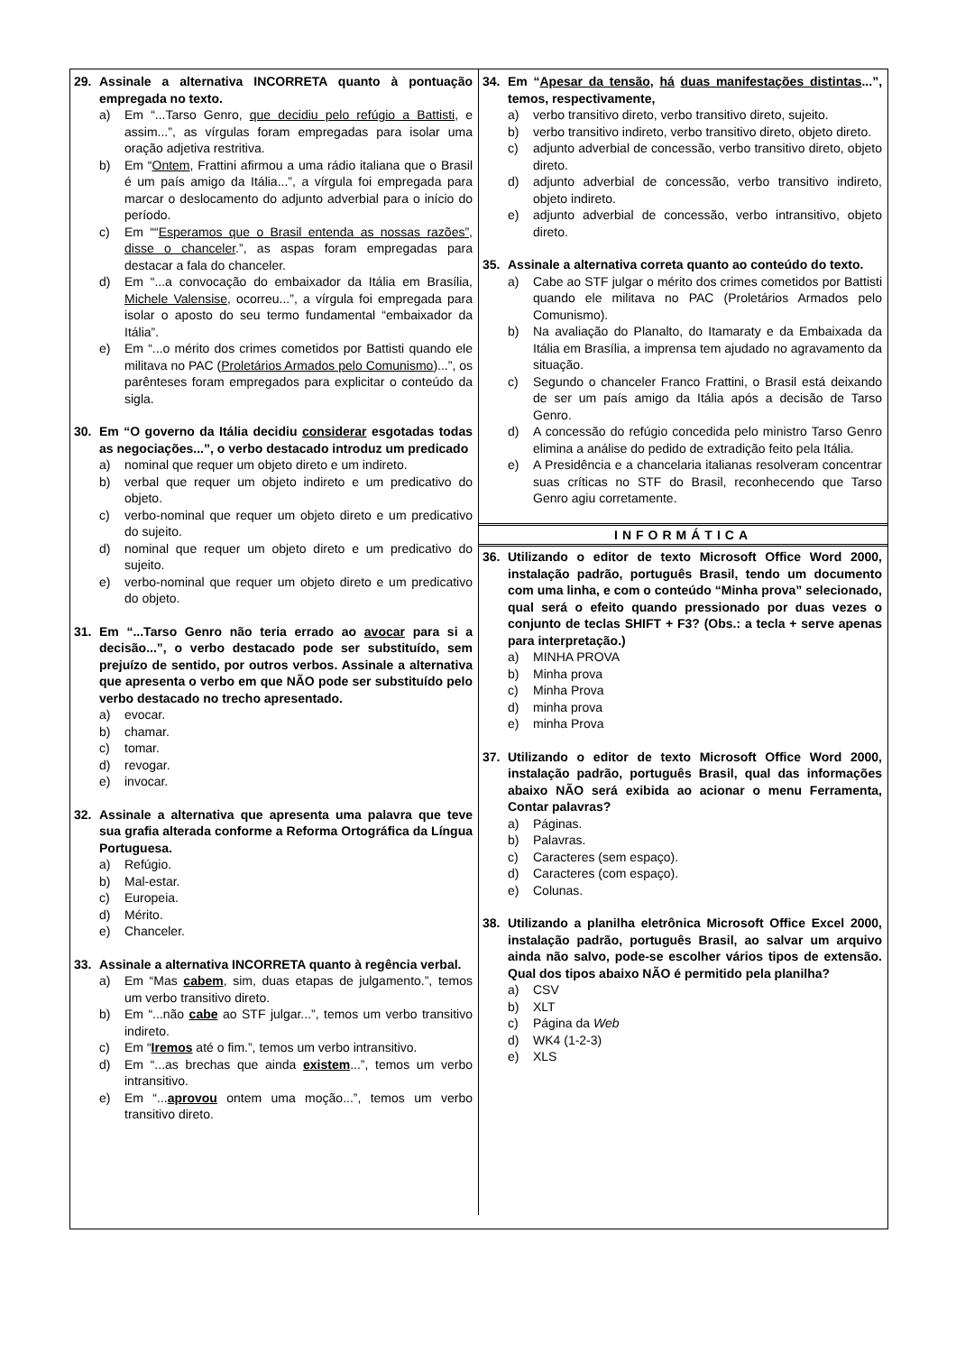29. Assinale a alternativa INCORRETA quanto à pontuação empregada no texto.
a) Em “...Tarso Genro, que decidiu pelo refúgio a Battisti, e assim...”, as vírgulas foram empregadas para isolar uma oração adjetiva restritiva.
b) Em “Ontem, Frattini afirmou a uma rádio italiana que o Brasil é um país amigo da Itália...”, a vírgula foi empregada para marcar o deslocamento do adjunto adverbial para o início do período.
c) Em ““Esperamos que o Brasil entenda as nossas razões”, disse o chanceler.”, as aspas foram empregadas para destacar a fala do chanceler.
d) Em “...a convocação do embaixador da Itália em Brasília, Michele Valensise, ocorreu...”, a vírgula foi empregada para isolar o aposto do seu termo fundamental “embaixador da Itália”.
e) Em “...o mérito dos crimes cometidos por Battisti quando ele militava no PAC (Proletários Armados pelo Comunismo)...”, os parênteses foram empregados para explicitar o conteúdo da sigla.
30. Em “O governo da Itália decidiu considerar esgotadas todas as negociações...”, o verbo destacado introduz um predicado
a) nominal que requer um objeto direto e um indireto.
b) verbal que requer um objeto indireto e um predicativo do objeto.
c) verbo-nominal que requer um objeto direto e um predicativo do sujeito.
d) nominal que requer um objeto direto e um predicativo do sujeito.
e) verbo-nominal que requer um objeto direto e um predicativo do objeto.
31. Em “...Tarso Genro não teria errado ao avocar para si a decisão...”, o verbo destacado pode ser substituído, sem prejuízo de sentido, por outros verbos. Assinale a alternativa que apresenta o verbo em que NÃO pode ser substituído pelo verbo destacado no trecho apresentado.
a) evocar.
b) chamar.
c) tomar.
d) revogar.
e) invocar.
32. Assinale a alternativa que apresenta uma palavra que teve sua grafia alterada conforme a Reforma Ortográfica da Língua Portuguesa.
a) Refúgio.
b) Mal-estar.
c) Europeia.
d) Mérito.
e) Chanceler.
33. Assinale a alternativa INCORRETA quanto à regência verbal.
a) Em “Mas cabem, sim, duas etapas de julgamento.”, temos um verbo transitivo direto.
b) Em “...não cabe ao STF julgar...”, temos um verbo transitivo indireto.
c) Em “Iremos até o fim.”, temos um verbo intransitivo.
d) Em “...as brechas que ainda existem...”, temos um verbo intransitivo.
e) Em “...aprovou ontem uma moção...”, temos um verbo transitivo direto.
34. Em “Apesar da tensão, há duas manifestações distintas...”, temos, respectivamente,
a) verbo transitivo direto, verbo transitivo direto, sujeito.
b) verbo transitivo indireto, verbo transitivo direto, objeto direto.
c) adjunto adverbial de concessão, verbo transitivo direto, objeto direto.
d) adjunto adverbial de concessão, verbo transitivo indireto, objeto indireto.
e) adjunto adverbial de concessão, verbo intransitivo, objeto direto.
35. Assinale a alternativa correta quanto ao conteúdo do texto.
a) Cabe ao STF julgar o mérito dos crimes cometidos por Battisti quando ele militava no PAC (Proletários Armados pelo Comunismo).
b) Na avaliação do Planalto, do Itamaraty e da Embaixada da Itália em Brasília, a imprensa tem ajudado no agravamento da situação.
c) Segundo o chanceler Franco Frattini, o Brasil está deixando de ser um país amigo da Itália após a decisão de Tarso Genro.
d) A concessão do refúgio concedida pelo ministro Tarso Genro elimina a análise do pedido de extradição feito pela Itália.
e) A Presidência e a chancelaria italianas resolveram concentrar suas críticas no STF do Brasil, reconhecendo que Tarso Genro agiu corretamente.
INFORMÁTICA
36. Utilizando o editor de texto Microsoft Office Word 2000, instalação padrão, português Brasil, tendo um documento com uma linha, e com o conteúdo “Minha prova” selecionado, qual será o efeito quando pressionado por duas vezes o conjunto de teclas SHIFT + F3? (Obs.: a tecla + serve apenas para interpretação.)
a) MINHA PROVA
b) Minha prova
c) Minha Prova
d) minha prova
e) minha Prova
37. Utilizando o editor de texto Microsoft Office Word 2000, instalação padrão, português Brasil, qual das informações abaixo NÃO será exibida ao acionar o menu Ferramenta, Contar palavras?
a) Páginas.
b) Palavras.
c) Caracteres (sem espaço).
d) Caracteres (com espaço).
e) Colunas.
38. Utilizando a planilha eletrônica Microsoft Office Excel 2000, instalação padrão, português Brasil, ao salvar um arquivo ainda não salvo, pode-se escolher vários tipos de extensão. Qual dos tipos abaixo NÃO é permitido pela planilha?
a) CSV
b) XLT
c) Página da Web
d) WK4 (1-2-3)
e) XLS